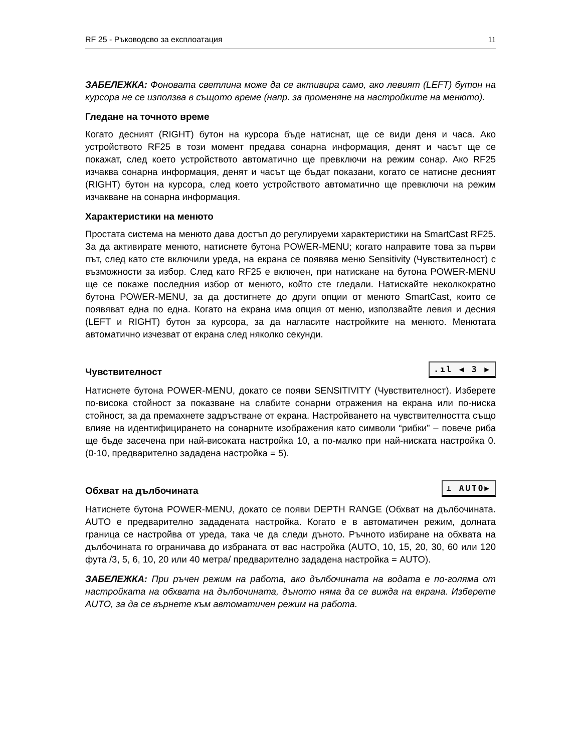RF 25 - Ръководсво за експлоатация 11
ЗАБЕЛЕЖКА: Фоновата светлина може да се активира само, ако левият (LEFT) бутон на курсора не се използва в същото време (напр. за променяне на настройките на менюто).
Гледане на точното време
Когато десният (RIGHT) бутон на курсора бъде натиснат, ще се види деня и часа. Ако устройството RF25 в този момент предава сонарна информация, денят и часът ще се покажат, след което устройството автоматично ще превключи на режим сонар. Ако RF25 изчаква сонарна информация, денят и часът ще бъдат показани, когато се натисне десният (RIGHT) бутон на курсора, след което устройството автоматично ще превключи на режим изчакване на сонарна информация.
Характеристики на менюто
Простата система на менюто дава достъп до регулируеми характеристики на SmartCast RF25. За да активирате менюто, натиснете бутона POWER-MENU; когато направите това за първи път, след като сте включили уреда, на екрана се появява меню Sensitivity (Чувствителност) с възможности за избор. След като RF25 е включен, при натискане на бутона POWER-MENU ще се покаже последния избор от менюто, който сте гледали. Натискайте неколкократно бутона POWER-MENU, за да достигнете до други опции от менюто SmartCast, които се появяват една по една. Когато на екрана има опция от меню, използвайте левия и десния (LEFT и RIGHT) бутон за курсора, за да нагласите настройките на менюто. Менютата автоматично изчезват от екрана след няколко секунди.
Чувствителност
.ıl ◀ 3 ▶
Натиснете бутона POWER-MENU, докато се появи SENSITIVITY (Чувствителност). Изберете по-висока стойност за показване на слабите сонарни отражения на екрана или по-ниска стойност, за да премахнете задръстване от екрана. Настройването на чувствителността също влияе на идентифицирането на сонарните изображения като символи “рибки” – повече риба ще бъде засечена при най-високата настройка 10, а по-малко при най-ниската настройка 0. (0-10, предварително зададена настройка = 5).
Обхват на дълбочината
⊥ AUTO▶
Натиснете бутона POWER-MENU, докато се появи DEPTH RANGE (Обхват на дълбочината. AUTO е предварително зададената настройка. Когато е в автоматичен режим, долната граница се настройва от уреда, така че да следи дъното. Ръчното избиране на обхвата на дълбочината го ограничава до избраната от вас настройка (AUTO, 10, 15, 20, 30, 60 или 120 фута /3, 5, 6, 10, 20 или 40 метра/ предварително зададена настройка = AUTO).
ЗАБЕЛЕЖКА: При ръчен режим на работа, ако дълбочината на водата е по-голяма от настройката на обхвата на дълбочината, дъното няма да се вижда на екрана. Изберете AUTO, за да се върнете към автоматичен режим на работа.